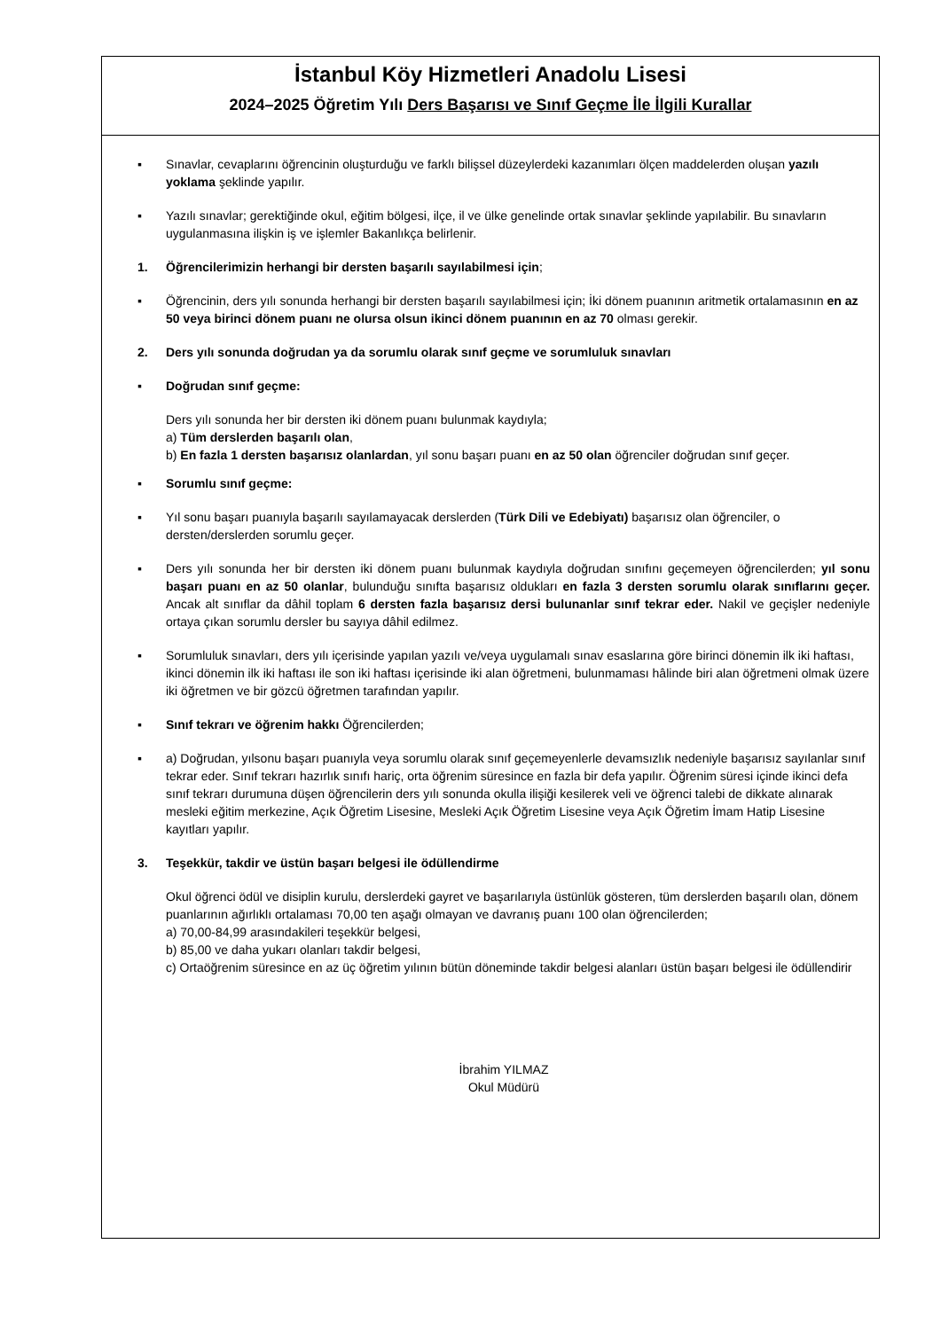İstanbul Köy Hizmetleri Anadolu Lisesi
2024–2025 Öğretim Yılı Ders Başarısı ve Sınıf Geçme İle İlgili Kurallar
▪ Sınavlar, cevaplarını öğrencinin oluşturduğu ve farklı bilişsel düzeylerdeki kazanımları ölçen maddelerden oluşan yazılı yoklama şeklinde yapılır.
▪ Yazılı sınavlar; gerektiğinde okul, eğitim bölgesi, ilçe, il ve ülke genelinde ortak sınavlar şeklinde yapılabilir. Bu sınavların uygulanmasına ilişkin iş ve işlemler Bakanlıkça belirlenir.
1. Öğrencilerimizin herhangi bir dersten başarılı sayılabilmesi için;
▪ Öğrencinin, ders yılı sonunda herhangi bir dersten başarılı sayılabilmesi için; İki dönem puanının aritmetik ortalamasının en az 50 veya birinci dönem puanı ne olursa olsun ikinci dönem puanının en az 70 olması gerekir.
2. Ders yılı sonunda doğrudan ya da sorumlu olarak sınıf geçme ve sorumluluk sınavları
▪ Doğrudan sınıf geçme:
Ders yılı sonunda her bir dersten iki dönem puanı bulunmak kaydıyla;
a) Tüm derslerden başarılı olan,
b) En fazla 1 dersten başarısız olanlardan, yıl sonu başarı puanı en az 50 olan öğrenciler doğrudan sınıf geçer.
▪ Sorumlu sınıf geçme:
▪ Yıl sonu başarı puanıyla başarılı sayılamayacak derslerden (Türk Dili ve Edebiyatı) başarısız olan öğrenciler, o dersten/derslerden sorumlu geçer.
▪ Ders yılı sonunda her bir dersten iki dönem puanı bulunmak kaydıyla doğrudan sınıfını geçemeyen öğrencilerden; yıl sonu başarı puanı en az 50 olanlar, bulunduğu sınıfta başarısız oldukları en fazla 3 dersten sorumlu olarak sınıflarını geçer. Ancak alt sınıflar da dâhil toplam 6 dersten fazla başarısız dersi bulunanlar sınıf tekrar eder. Nakil ve geçişler nedeniyle ortaya çıkan sorumlu dersler bu sayıya dâhil edilmez.
▪ Sorumluluk sınavları, ders yılı içerisinde yapılan yazılı ve/veya uygulamalı sınav esaslarına göre birinci dönemin ilk iki haftası, ikinci dönemin ilk iki haftası ile son iki haftası içerisinde iki alan öğretmeni, bulunmaması hâlinde biri alan öğretmeni olmak üzere iki öğretmen ve bir gözcü öğretmen tarafından yapılır.
▪ Sınıf tekrarı ve öğrenim hakkı Öğrencilerden;
▪ a) Doğrudan, yılsonu başarı puanıyla veya sorumlu olarak sınıf geçemeyenlerle devamsızlık nedeniyle başarısız sayılanlar sınıf tekrar eder. Sınıf tekrarı hazırlık sınıfı hariç, orta öğrenim süresince en fazla bir defa yapılır. Öğrenim süresi içinde ikinci defa sınıf tekrarı durumuna düşen öğrencilerin ders yılı sonunda okulla ilişiği kesilerek veli ve öğrenci talebi de dikkate alınarak mesleki eğitim merkezine, Açık Öğretim Lisesine, Mesleki Açık Öğretim Lisesine veya Açık Öğretim İmam Hatip Lisesine kayıtları yapılır.
3. Teşekkür, takdir ve üstün başarı belgesi ile ödüllendirme
Okul öğrenci ödül ve disiplin kurulu, derslerdeki gayret ve başarılarıyla üstünlük gösteren, tüm derslerden başarılı olan, dönem puanlarının ağırlıklı ortalaması 70,00 ten aşağı olmayan ve davranış puanı 100 olan öğrencilerden;
a) 70,00-84,99 arasındakileri teşekkür belgesi,
b) 85,00 ve daha yukarı olanları takdir belgesi,
c) Ortaöğrenim süresince en az üç öğretim yılının bütün döneminde takdir belgesi alanları üstün başarı belgesi ile ödüllendirir
İbrahim YILMAZ
Okul Müdürü